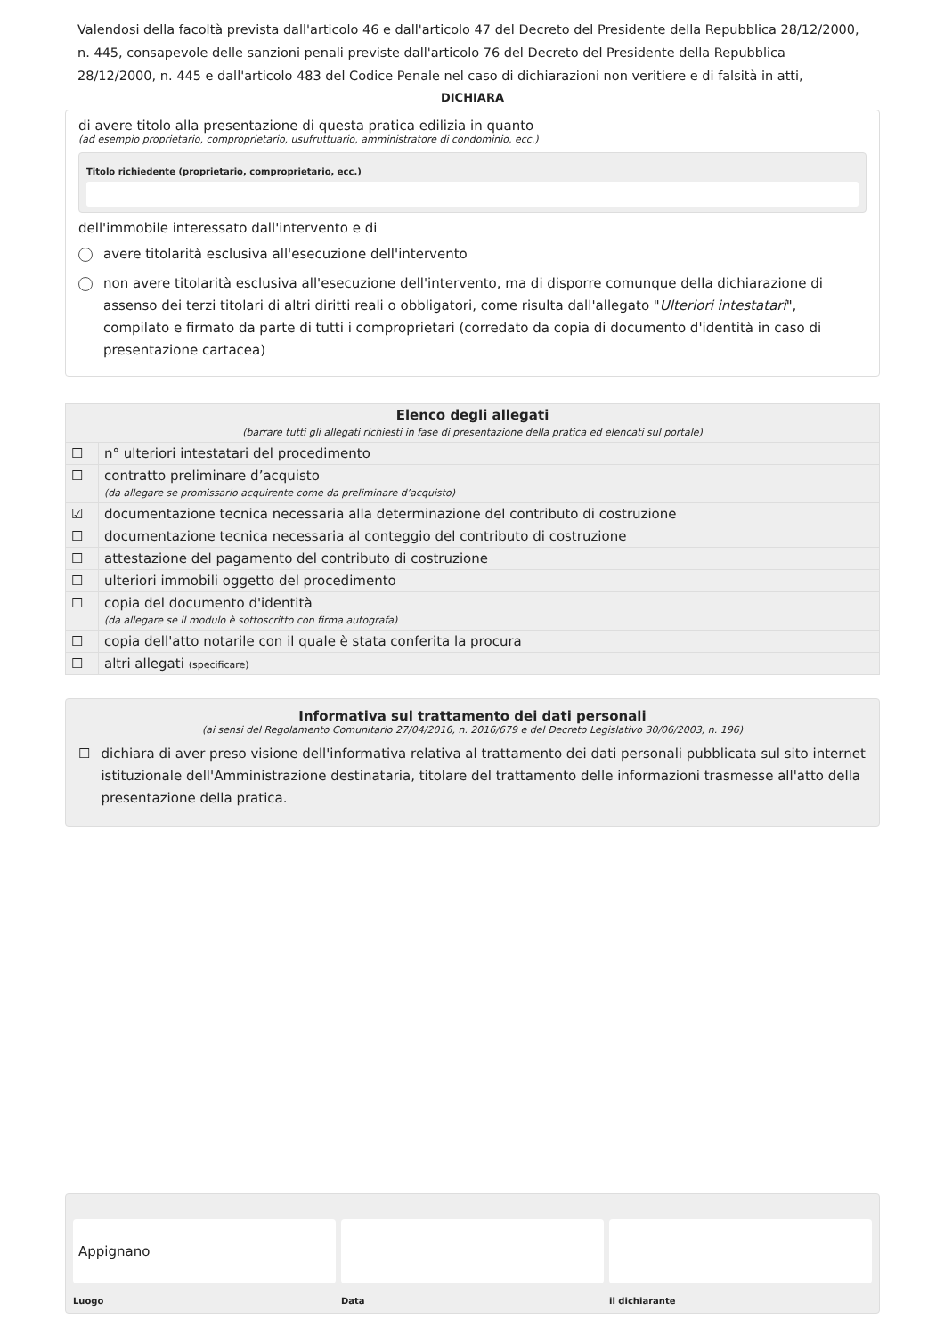Valendosi della facoltà prevista dall'articolo 46 e dall'articolo 47 del Decreto del Presidente della Repubblica 28/12/2000, n. 445, consapevole delle sanzioni penali previste dall'articolo 76 del Decreto del Presidente della Repubblica 28/12/2000, n. 445 e dall'articolo 483 del Codice Penale nel caso di dichiarazioni non veritiere e di falsità in atti,
DICHIARA
di avere titolo alla presentazione di questa pratica edilizia in quanto
(ad esempio proprietario, comproprietario, usufruttuario, amministratore di condominio, ecc.)
Titolo richiedente (proprietario, comproprietario, ecc.)
dell'immobile interessato dall'intervento e di
avere titolarità esclusiva all'esecuzione dell'intervento
non avere titolarità esclusiva all'esecuzione dell'intervento, ma di disporre comunque della dichiarazione di assenso dei terzi titolari di altri diritti reali o obbligatori, come risulta dall'allegato "Ulteriori intestatari", compilato e firmato da parte di tutti i comproprietari (corredato da copia di documento d'identità in caso di presentazione cartacea)
| Elenco degli allegati (barrare tutti gli allegati richiesti in fase di presentazione della pratica ed elencati sul portale) | |
| --- | --- |
| ☐ | n° ulteriori intestatari del procedimento |
| ☐ | contratto preliminare d’acquisto (da allegare se promissario acquirente come da preliminare d’acquisto) |
| ☑ | documentazione tecnica necessaria alla determinazione del contributo di costruzione |
| ☐ | documentazione tecnica necessaria al conteggio del contributo di costruzione |
| ☐ | attestazione del pagamento del contributo di costruzione |
| ☐ | ulteriori immobili oggetto del procedimento |
| ☐ | copia del documento d'identità (da allegare se il modulo è sottoscritto con firma autografa) |
| ☐ | copia dell'atto notarile con il quale è stata conferita la procura |
| ☐ | altri allegati (specificare) |
Informativa sul trattamento dei dati personali
(ai sensi del Regolamento Comunitario 27/04/2016, n. 2016/679 e del Decreto Legislativo 30/06/2003, n. 196)
☐ dichiara di aver preso visione dell'informativa relativa al trattamento dei dati personali pubblicata sul sito internet istituzionale dell'Amministrazione destinataria, titolare del trattamento delle informazioni trasmesse all'atto della presentazione della pratica.
Appignano
Luogo
Data il dichiarante